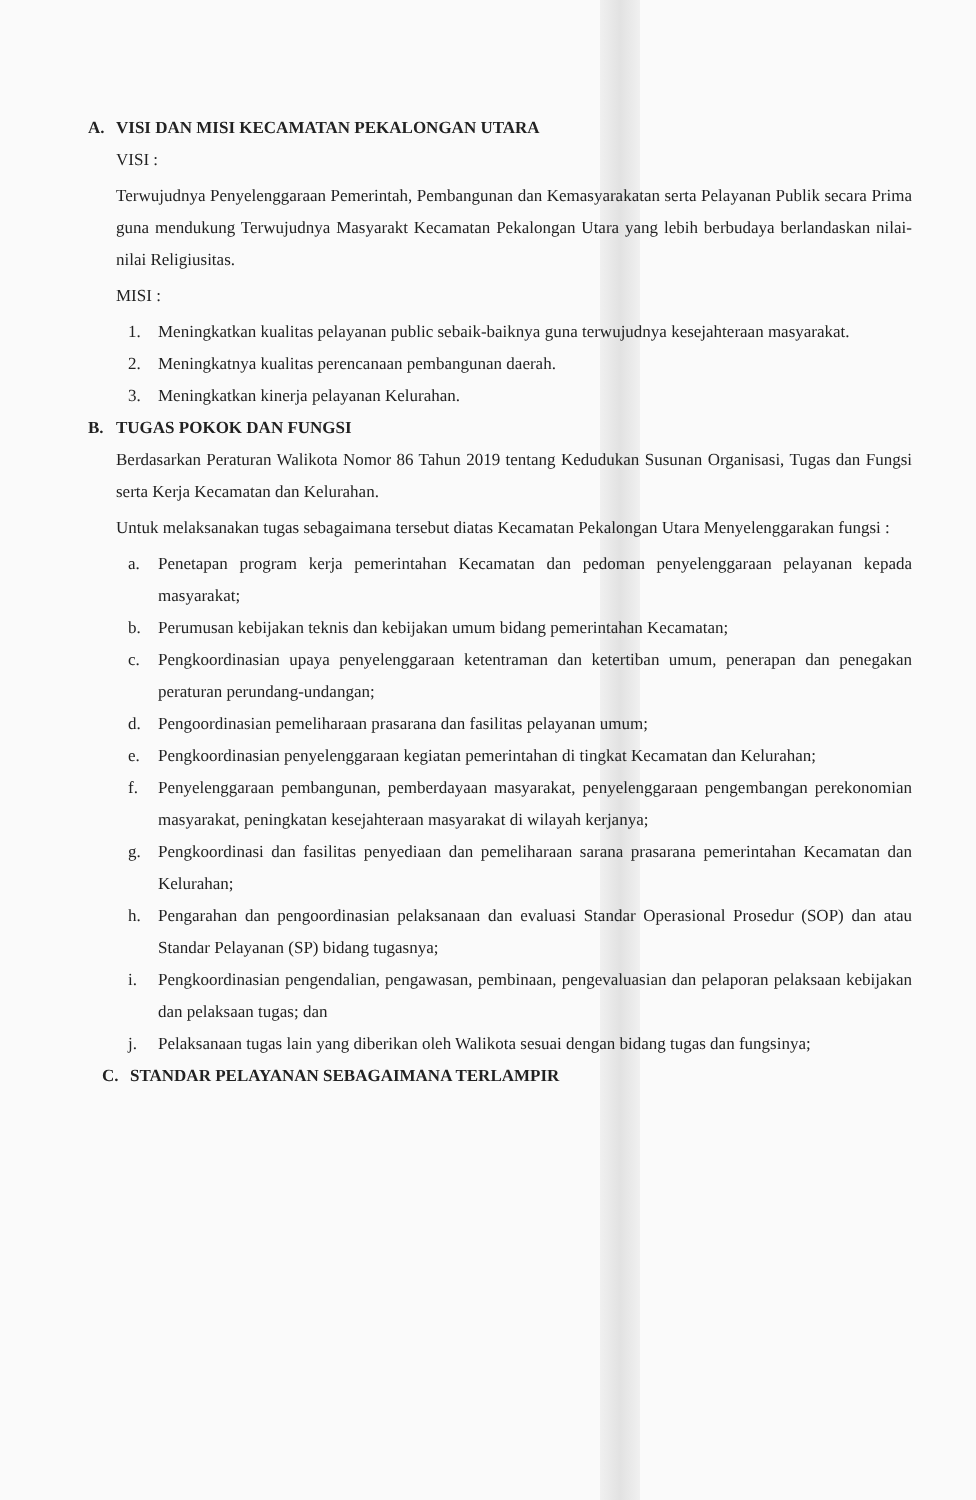A. VISI DAN MISI KECAMATAN PEKALONGAN UTARA
VISI :
Terwujudnya Penyelenggaraan Pemerintah, Pembangunan dan Kemasyarakatan serta Pelayanan Publik secara Prima guna mendukung Terwujudnya Masyarakt Kecamatan Pekalongan Utara yang lebih berbudaya berlandaskan nilai-nilai Religiusitas.
MISI :
1. Meningkatkan kualitas pelayanan public sebaik-baiknya guna terwujudnya kesejahteraan masyarakat.
2. Meningkatnya kualitas perencanaan pembangunan daerah.
3. Meningkatkan kinerja pelayanan Kelurahan.
B. TUGAS POKOK DAN FUNGSI
Berdasarkan Peraturan Walikota Nomor 86 Tahun 2019 tentang Kedudukan Susunan Organisasi, Tugas dan Fungsi serta Kerja Kecamatan dan Kelurahan.
Untuk melaksanakan tugas sebagaimana tersebut diatas Kecamatan Pekalongan Utara Menyelenggarakan fungsi :
a. Penetapan program kerja pemerintahan Kecamatan dan pedoman penyelenggaraan pelayanan kepada masyarakat;
b. Perumusan kebijakan teknis dan kebijakan umum bidang pemerintahan Kecamatan;
c. Pengkoordinasian upaya penyelenggaraan ketentraman dan ketertiban umum, penerapan dan penegakan peraturan perundang-undangan;
d. Pengoordinasian pemeliharaan prasarana dan fasilitas pelayanan umum;
e. Pengkoordinasian penyelenggaraan kegiatan pemerintahan di tingkat Kecamatan dan Kelurahan;
f. Penyelenggaraan pembangunan, pemberdayaan masyarakat, penyelenggaraan pengembangan perekonomian masyarakat, peningkatan kesejahteraan masyarakat di wilayah kerjanya;
g. Pengkoordinasi dan fasilitas penyediaan dan pemeliharaan sarana prasarana pemerintahan Kecamatan dan Kelurahan;
h. Pengarahan dan pengoordinasian pelaksanaan dan evaluasi Standar Operasional Prosedur (SOP) dan atau Standar Pelayanan (SP) bidang tugasnya;
i. Pengkoordinasian pengendalian, pengawasan, pembinaan, pengevaluasian dan pelaporan pelaksaan kebijakan dan pelaksaan tugas; dan
j. Pelaksanaan tugas lain yang diberikan oleh Walikota sesuai dengan bidang tugas dan fungsinya;
C. STANDAR PELAYANAN SEBAGAIMANA TERLAMPIR